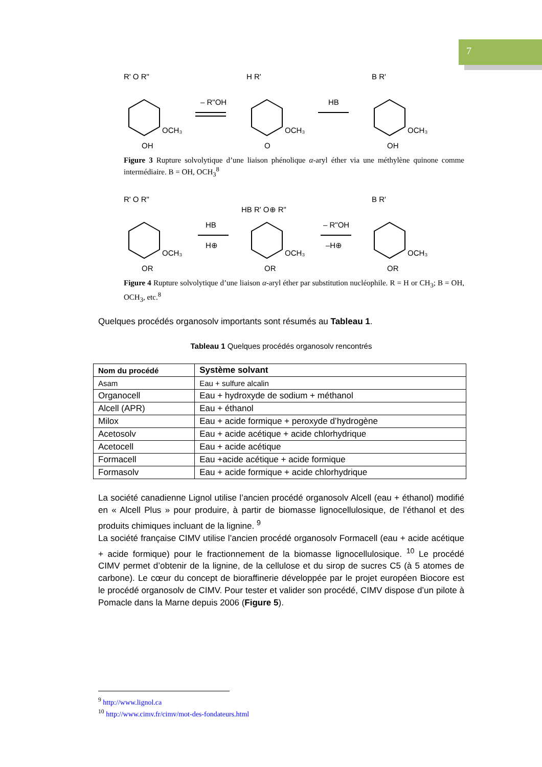7
R' O R"
OCH₃
OH
– R"OH
H R'
OCH₃
O
HB
B R'
OCH₃
OH
Figure 3 Rupture solvolytique d’une liaison phénolique α-aryl éther via une méthylène quinone comme intermédiaire. B = OH, OCH<sub>3</sub><sup>8</sup>
R' O R"
OCH₃
OR
HB
H⊕
HB R' O⊕ R"
OCH₃
OR
– R"OH
–H⊕
B R'
OCH₃
OR
Figure 4 Rupture solvolytique d’une liaison α-aryl éther par substitution nucléophile. R = H or CH<sub>3</sub>; B = OH, OCH<sub>3</sub>, etc.<sup>8</sup>
Quelques procédés organosolv importants sont résumés au Tableau 1.
Tableau 1 Quelques procédés organosolv rencontrés
| Nom du procédé | Système solvant |
| --- | --- |
| Asam | Eau + sulfure alcalin |
| Organocell | Eau + hydroxyde de sodium + méthanol |
| Alcell (APR) | Eau + éthanol |
| Milox | Eau + acide formique + peroxyde d’hydrogène |
| Acetosolv | Eau + acide acétique + acide chlorhydrique |
| Acetocell | Eau + acide acétique |
| Formacell | Eau +acide acétique + acide formique |
| Formasolv | Eau + acide formique + acide chlorhydrique |
La société canadienne Lignol utilise l’ancien procédé organosolv Alcell (eau + éthanol) modifié en « Alcell Plus » pour produire, à partir de biomasse lignocellulosique, de l’éthanol et des produits chimiques incluant de la lignine. <sup>9</sup>
La société française CIMV utilise l’ancien procédé organosolv Formacell (eau + acide acétique + acide formique) pour le fractionnement de la biomasse lignocellulosique. <sup>10</sup> Le procédé CIMV permet d’obtenir de la lignine, de la cellulose et du sirop de sucres C5 (à 5 atomes de carbone). Le cœur du concept de bioraffinerie développée par le projet européen Biocore est le procédé organosolv de CIMV. Pour tester et valider son procédé, CIMV dispose d’un pilote à Pomacle dans la Marne depuis 2006 (Figure 5).
<sup>9</sup> http://www.lignol.ca
<sup>10</sup> http://www.cimv.fr/cimv/mot-des-fondateurs.html